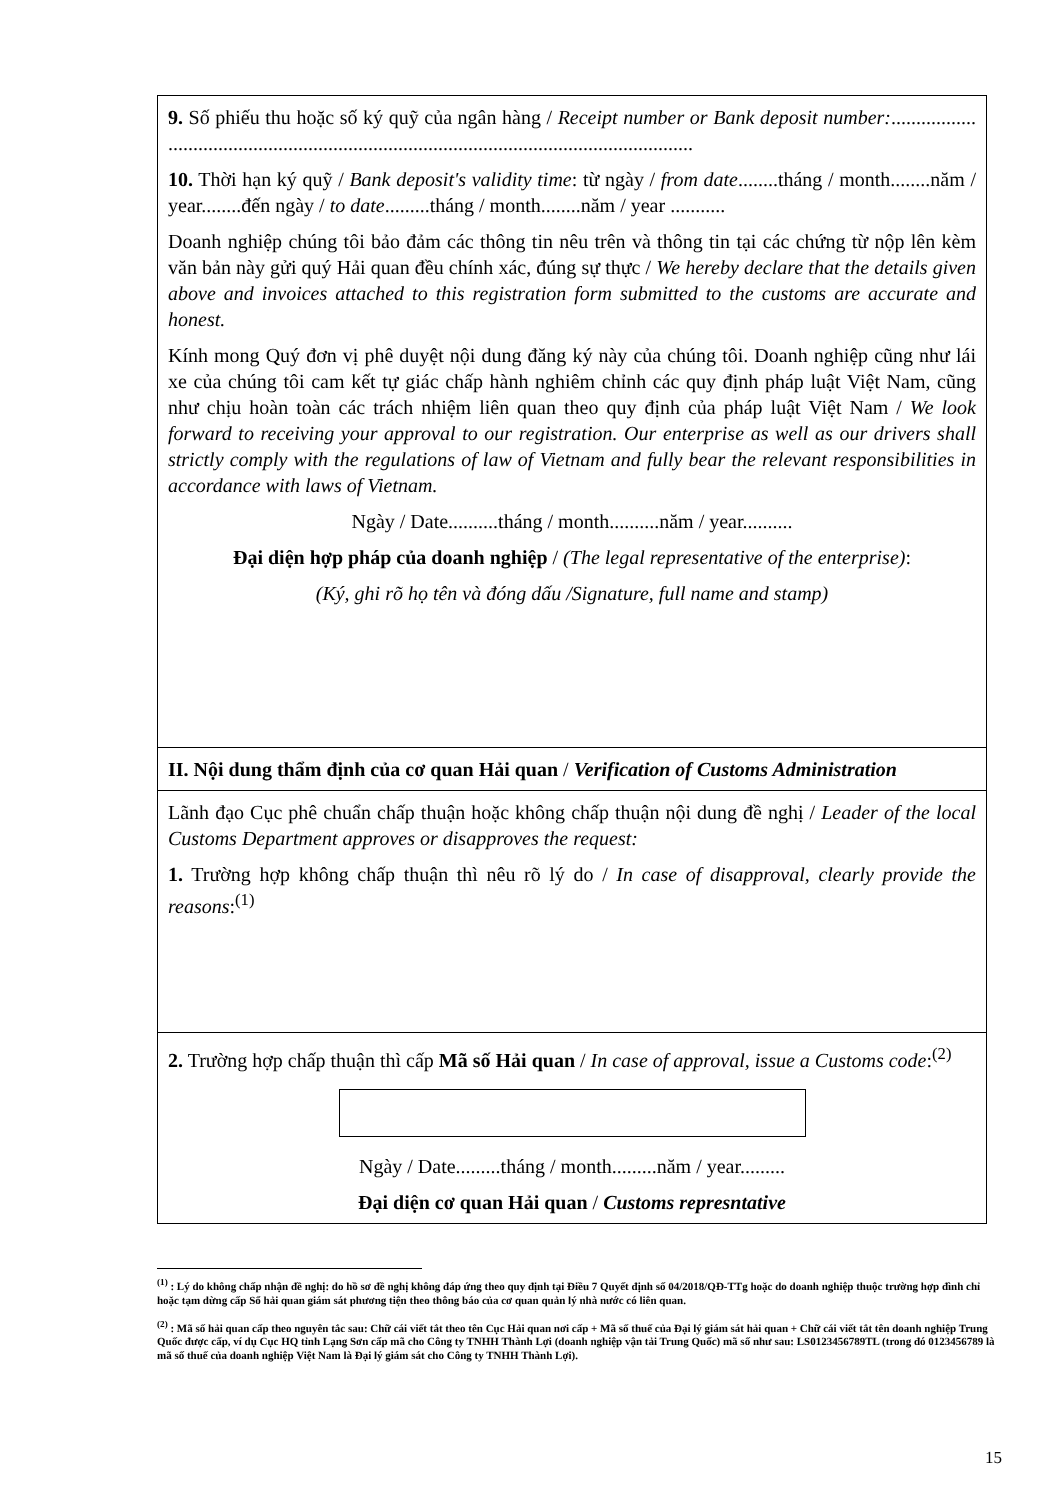9. Số phiếu thu hoặc số ký quỹ của ngân hàng / Receipt number or Bank deposit number:................. .........................................................................................................
10. Thời hạn ký quỹ / Bank deposit's validity time: từ ngày / from date........tháng / month........năm / year........đến ngày / to date.........tháng / month........năm / year ...........
Doanh nghiệp chúng tôi bảo đảm các thông tin nêu trên và thông tin tại các chứng từ nộp lên kèm văn bản này gửi quý Hải quan đều chính xác, đúng sự thực / We hereby declare that the details given above and invoices attached to this registration form submitted to the customs are accurate and honest.
Kính mong Quý đơn vị phê duyệt nội dung đăng ký này của chúng tôi. Doanh nghiệp cũng như lái xe của chúng tôi cam kết tự giác chấp hành nghiêm chỉnh các quy định pháp luật Việt Nam, cũng như chịu hoàn toàn các trách nhiệm liên quan theo quy định của pháp luật Việt Nam / We look forward to receiving your approval to our registration. Our enterprise as well as our drivers shall strictly comply with the regulations of law of Vietnam and fully bear the relevant responsibilities in accordance with laws of Vietnam.
Ngày / Date..........tháng / month..........năm / year..........
Đại diện hợp pháp của doanh nghiệp / (The legal representative of the enterprise):
(Ký, ghi rõ họ tên và đóng dấu /Signature, full name and stamp)
II. Nội dung thẩm định của cơ quan Hải quan / Verification of Customs Administration
Lãnh đạo Cục phê chuẩn chấp thuận hoặc không chấp thuận nội dung đề nghị / Leader of the local Customs Department approves or disapproves the request:
1. Trường hợp không chấp thuận thì nêu rõ lý do / In case of disapproval, clearly provide the reasons:<sup>(1)</sup>
2. Trường hợp chấp thuận thì cấp Mã số Hải quan / In case of approval, issue a Customs code:<sup>(2)</sup>
Ngày / Date.........tháng / month.........năm / year.........
Đại diện cơ quan Hải quan / Customs represntative
<sup>(1)</sup> : Lý do không chấp nhận đề nghị: do hồ sơ đề nghị không đáp ứng theo quy định tại Điều 7 Quyết định số 04/2018/QĐ-TTg hoặc do doanh nghiệp thuộc trường hợp đình chỉ hoặc tạm dừng cấp Sổ hải quan giám sát phương tiện theo thông báo của cơ quan quản lý nhà nước có liên quan.
<sup>(2)</sup> : Mã số hải quan cấp theo nguyên tắc sau: Chữ cái viết tắt theo tên Cục Hải quan nơi cấp + Mã số thuế của Đại lý giám sát hải quan + Chữ cái viết tắt tên doanh nghiệp Trung Quốc được cấp, ví dụ Cục HQ tỉnh Lạng Sơn cấp mã cho Công ty TNHH Thành Lợi (doanh nghiệp vận tải Trung Quốc) mã số như sau: LS0123456789TL (trong đó 0123456789 là mã số thuế của doanh nghiệp Việt Nam là Đại lý giám sát cho Công ty TNHH Thành Lợi).
15